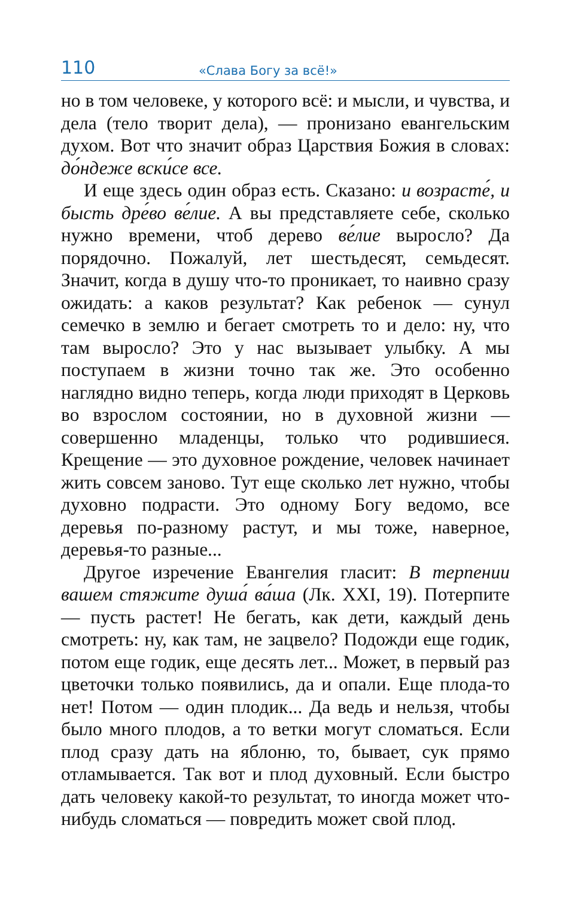110 «Слава Богу за всё!»
но в том человеке, у которого всё: и мысли, и чувства, и дела (тело творит дела), — пронизано евангельским духом. Вот что значит образ Царствия Божия в словах: до́ндеже вски́се все.
И еще здесь один образ есть. Сказано: и возрасте́, и бысть дре́во ве́лие. А вы представляете себе, сколько нужно времени, чтоб дерево ве́лие выросло? Да порядочно. Пожалуй, лет шестьдесят, семьдесят. Значит, когда в душу что-то проникает, то наивно сразу ожидать: а каков результат? Как ребенок — сунул семечко в землю и бегает смотреть то и дело: ну, что там выросло? Это у нас вызывает улыбку. А мы поступаем в жизни точно так же. Это особенно наглядно видно теперь, когда люди приходят в Церковь во взрослом состоянии, но в духовной жизни — совершенно младенцы, только что родившиеся. Крещение — это духовное рождение, человек начинает жить совсем заново. Тут еще сколько лет нужно, чтобы духовно подрасти. Это одному Богу ведомо, все деревья по-разному растут, и мы тоже, наверное, деревья-то разные...
Другое изречение Евангелия гласит: В терпении вашем стяжите душа́ ва́ша (Лк. XXI, 19). Потерпите — пусть растет! Не бегать, как дети, каждый день смотреть: ну, как там, не зацвело? Подожди еще годик, потом еще годик, еще десять лет... Может, в первый раз цветочки только появились, да и опали. Еще плода-то нет! Потом — один плодик... Да ведь и нельзя, чтобы было много плодов, а то ветки могут сломаться. Если плод сразу дать на яблоню, то, бывает, сук прямо отламывается. Так вот и плод духовный. Если быстро дать человеку какой-то результат, то иногда может что-нибудь сломаться — повредить может свой плод.